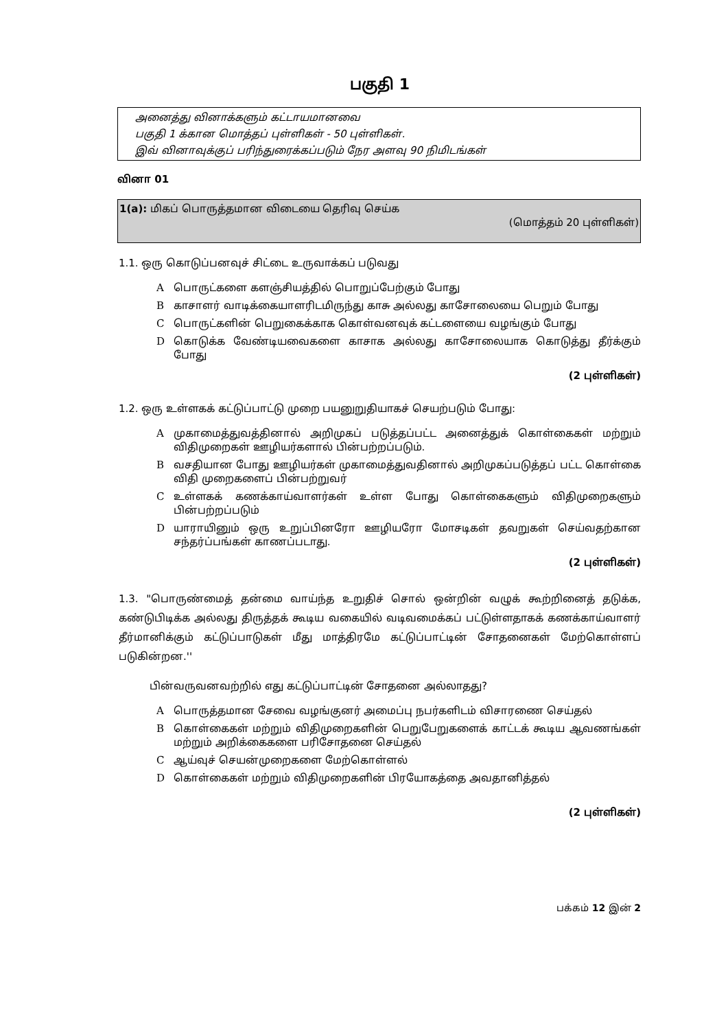பகுதி 1
அனைத்து வினாக்களும் கட்டாயமானவை
பகுதி 1 க்கான மொத்தப் புள்ளிகள் - 50 புள்ளிகள்.
இவ் வினாவுக்குப் பரிந்துரைக்கப்படும் நேர அளவு 90 நிமிடங்கள்
வினா 01
1(a): மிகப் பொருத்தமான விடையை தெரிவு செய்க
(மொத்தம் 20 புள்ளிகள்)
1.1. ஒரு கொடுப்பனவுச் சிட்டை உருவாக்கப் படுவது
Aபொருட்களை களஞ்சியத்தில் பொறுப்பேற்கும் போது
Bகாசாளர் வாடிக்கையாளரிடமிருந்து காசு அல்லது காசோலையை பெறும் போது
Cபொருட்களின் பெறுகைக்காக கொள்வனவுக் கட்டளையை வழங்கும் போது
Dகொடுக்க வேண்டியவைகளை காசாக அல்லது காசோலையாக கொடுத்து தீர்க்கும் போது
(2 புள்ளிகள்)
1.2. ஒரு உள்ளகக் கட்டுப்பாட்டு முறை பயனுறுதியாகச் செயற்படும் போது:
Aமுகாமைத்துவத்தினால் அறிமுகப் படுத்தப்பட்ட அனைத்துக் கொள்கைகள் மற்றும் விதிமுறைகள் ஊழியர்களால் பின்பற்றப்படும்.
Bவசதியான போது ஊழியர்கள் முகாமைத்துவதினால் அறிமுகப்படுத்தப் பட்ட கொள்கை விதி முறைகளைப் பின்பற்றுவர்
Cஉள்ளகக் கணக்காய்வாளர்கள் உள்ள போது கொள்கைகளும் விதிமுறைகளும் பின்பற்றப்படும்
Dயாராயினும் ஒரு உறுப்பினரோ ஊழியரோ மோசடிகள் தவறுகள் செய்வதற்கான சந்தர்ப்பங்கள் காணப்படாது.
(2 புள்ளிகள்)
1.3. "பொருண்மைத் தன்மை வாய்ந்த உறுதிச் சொல் ஒன்றின் வழுக் கூற்றினைத் தடுக்க, கண்டுபிடிக்க அல்லது திருத்தக் கூடிய வகையில் வடிவமைக்கப் பட்டுள்ளதாகக் கணக்காய்வாளர் தீர்மானிக்கும் கட்டுப்பாடுகள் மீது மாத்திரமே கட்டுப்பாட்டின் சோதனைகள் மேற்கொள்ளப் படுகின்றன.''
பின்வருவனவற்றில் எது கட்டுப்பாட்டின் சோதனை அல்லாதது?
Aபொருத்தமான சேவை வழங்குனர் அமைப்பு நபர்களிடம் விசாரணை செய்தல்
Bகொள்கைகள் மற்றும் விதிமுறைகளின் பெறுபேறுகளைக் காட்டக் கூடிய ஆவணங்கள் மற்றும் அறிக்கைகளை பரிசோதனை செய்தல்
Cஆய்வுச் செயன்முறைகளை மேற்கொள்ளல்
Dகொள்கைகள் மற்றும் விதிமுறைகளின் பிரயோகத்தை அவதானித்தல்
(2 புள்ளிகள்)
பக்கம் 12 இன் 2